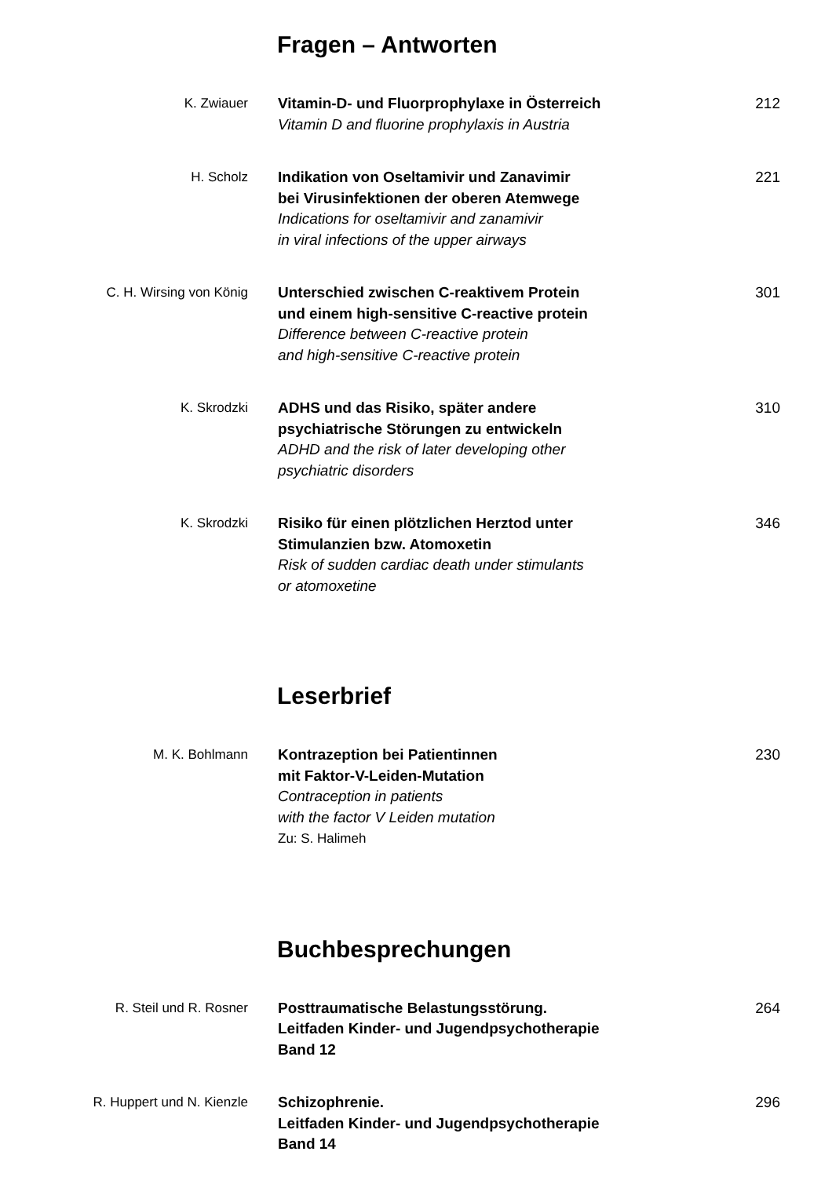Fragen – Antworten
K. Zwiauer Vitamin-D- und Fluorprophylaxe in Österreich
Vitamin D and fluorine prophylaxis in Austria
212
H. Scholz Indikation von Oseltamivir und Zanavimir
bei Virusinfektionen der oberen Atemwege
Indications for oseltamivir and zanamivir
in viral infections of the upper airways
221
C. H. Wirsing von König Unterschied zwischen C-reaktivem Protein
und einem high-sensitive C-reactive protein
Difference between C-reactive protein
and high-sensitive C-reactive protein
301
K. Skrodzki ADHS und das Risiko, später andere
psychiatrische Störungen zu entwickeln
ADHD and the risk of later developing other
psychiatric disorders
310
K. Skrodzki Risiko für einen plötzlichen Herztod unter
Stimulanzien bzw. Atomoxetin
Risk of sudden cardiac death under stimulants
or atomoxetine
346
Leserbrief
M. K. Bohlmann Kontrazeption bei Patientinnen
mit Faktor-V-Leiden-Mutation
Contraception in patients
with the factor V Leiden mutation
Zu: S. Halimeh
230
Buchbesprechungen
R. Steil und R. Rosner Posttraumatische Belastungsstörung.
Leitfaden Kinder- und Jugendpsychotherapie
Band 12
264
R. Huppert und N. Kienzle Schizophrenie.
Leitfaden Kinder- und Jugendpsychotherapie
Band 14
296